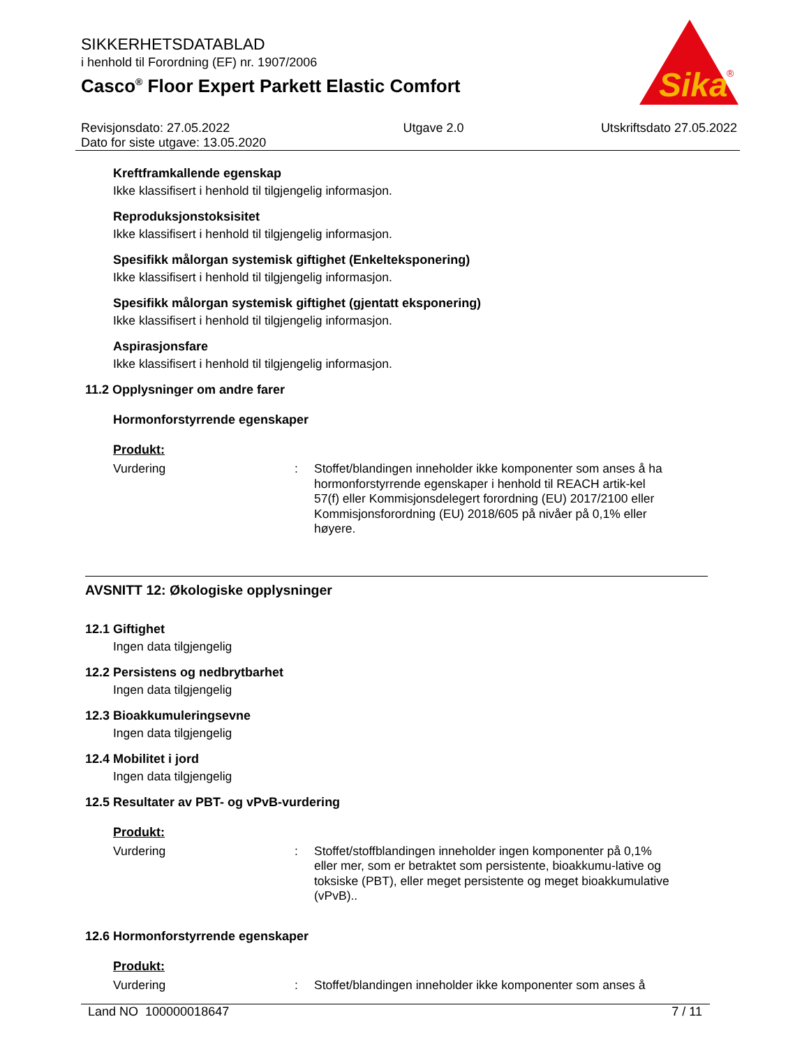SIKKERHETSDATABLAD
i henhold til Forordning (EF) nr. 1907/2006
Casco<sup>®</sup> Floor Expert Parkett Elastic Comfort
Sika
®
Revisjonsdato: 27.05.2022
Dato for siste utgave: 13.05.2020
Utgave 2.0 Utskriftsdato 27.05.2022
Kreftframkallende egenskap
Ikke klassifisert i henhold til tilgjengelig informasjon.
Reproduksjonstoksisitet
Ikke klassifisert i henhold til tilgjengelig informasjon.
Spesifikk målorgan systemisk giftighet (Enkelteksponering)
Ikke klassifisert i henhold til tilgjengelig informasjon.
Spesifikk målorgan systemisk giftighet (gjentatt eksponering)
Ikke klassifisert i henhold til tilgjengelig informasjon.
Aspirasjonsfare
Ikke klassifisert i henhold til tilgjengelig informasjon.
11.2 Opplysninger om andre farer
Hormonforstyrrende egenskaper
Produkt:
Vurdering :
Stoffet/blandingen inneholder ikke komponenter som anses å ha hormonforstyrrende egenskaper i henhold til REACH artik-kel 57(f) eller Kommisjonsdelegert forordning (EU) 2017/2100 eller Kommisjonsforordning (EU) 2018/605 på nivåer på 0,1% eller høyere.
AVSNITT 12: Økologiske opplysninger
12.1 Giftighet
Ingen data tilgjengelig
12.2 Persistens og nedbrytbarhet
Ingen data tilgjengelig
12.3 Bioakkumuleringsevne
Ingen data tilgjengelig
12.4 Mobilitet i jord
Ingen data tilgjengelig
12.5 Resultater av PBT- og vPvB-vurdering
Produkt:
Vurdering :
Stoffet/stoffblandingen inneholder ingen komponenter på 0,1% eller mer, som er betraktet som persistente, bioakkumu-lative og toksiske (PBT), eller meget persistente og meget bioakkumulative (vPvB)..
12.6 Hormonforstyrrende egenskaper
Produkt:
Vurdering :
Stoffet/blandingen inneholder ikke komponenter som anses å
Land NO 100000018647 7 / 11